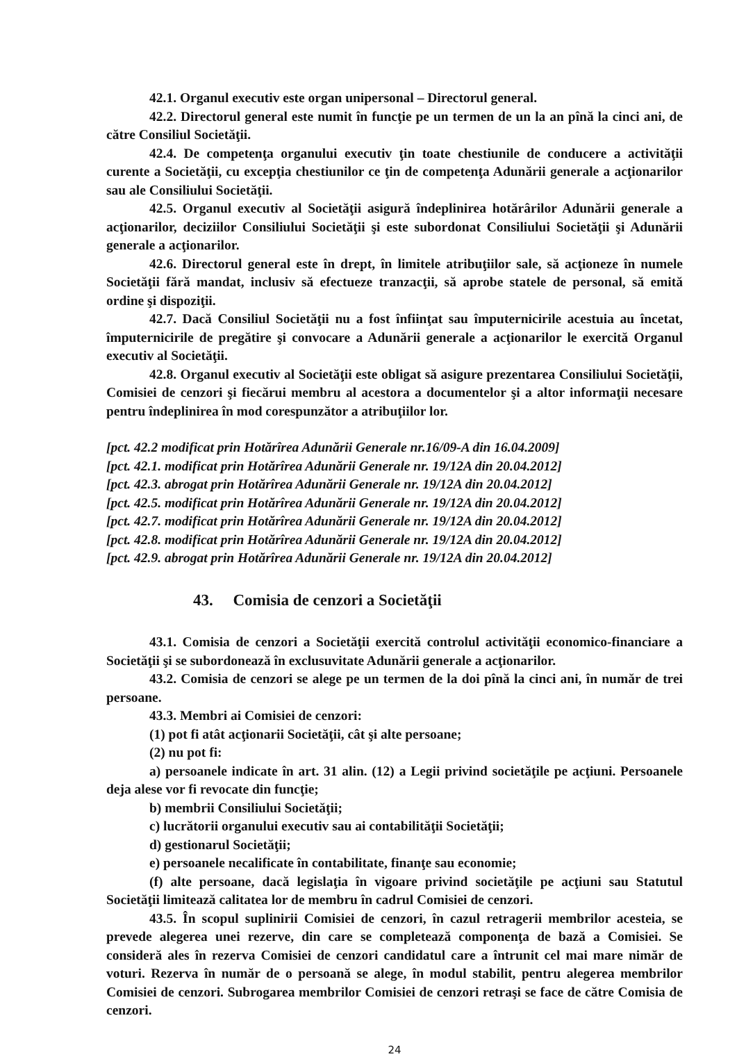42.1. Organul executiv este organ unipersonal – Directorul general.
42.2. Directorul general este numit în funcţie pe un termen de un la an pînă la cinci ani, de către Consiliul Societăţii.
42.4. De competenţa organului executiv ţin toate chestiunile de conducere a activităţii curente a Societăţii, cu excepţia chestiunilor ce ţin de competenţa Adunării generale a acţionarilor sau ale Consiliului Societăţii.
42.5. Organul executiv al Societăţii asigură îndeplinirea hotărârilor Adunării generale a acţionarilor, deciziilor Consiliului Societăţii şi este subordonat Consiliului Societăţii şi Adunării generale a acţionarilor.
42.6. Directorul general este în drept, în limitele atribuţiilor sale, să acţioneze în numele Societăţii fără mandat, inclusiv să efectueze tranzacţii, să aprobe statele de personal, să emită ordine şi dispoziţii.
42.7. Dacă Consiliul Societăţii nu a fost înfiinţat sau împuternicirile acestuia au încetat, împuternicirile de pregătire şi convocare a Adunării generale a acţionarilor le exercită Organul executiv al Societăţii.
42.8. Organul executiv al Societăţii este obligat să asigure prezentarea Consiliului Societăţii, Comisiei de cenzori şi fiecărui membru al acestora a documentelor şi a altor informaţii necesare pentru îndeplinirea în mod corespunzător a atribuţiilor lor.
[pct. 42.2 modificat prin Hotărîrea Adunării Generale nr.16/09-A din 16.04.2009]
[pct. 42.1. modificat prin Hotărîrea Adunării Generale nr. 19/12A din 20.04.2012]
[pct. 42.3. abrogat prin Hotărîrea Adunării Generale nr. 19/12A din 20.04.2012]
[pct. 42.5. modificat prin Hotărîrea Adunării Generale nr. 19/12A din 20.04.2012]
[pct. 42.7. modificat prin Hotărîrea Adunării Generale nr. 19/12A din 20.04.2012]
[pct. 42.8. modificat prin Hotărîrea Adunării Generale nr. 19/12A din 20.04.2012]
[pct. 42.9. abrogat prin Hotărîrea Adunării Generale nr. 19/12A din 20.04.2012]
43. Comisia de cenzori a Societăţii
43.1. Comisia de cenzori a Societăţii exercită controlul activităţii economico-financiare a Societăţii şi se subordonează în exclusuvitate Adunării generale a acţionarilor.
43.2. Comisia de cenzori se alege pe un termen de la doi pînă la cinci ani, în număr de trei persoane.
43.3. Membri ai Comisiei de cenzori:
(1) pot fi atât acţionarii Societăţii, cât şi alte persoane;
(2) nu pot fi:
a) persoanele indicate în art. 31 alin. (12) a Legii privind societăţile pe acţiuni. Persoanele deja alese vor fi revocate din funcţie;
b) membrii Consiliului Societăţii;
c) lucrătorii organului executiv sau ai contabilităţii Societăţii;
d) gestionarul Societăţii;
e) persoanele necalificate în contabilitate, finanţe sau economie;
(f) alte persoane, dacă legislaţia în vigoare privind societăţile pe acţiuni sau Statutul Societăţii limitează calitatea lor de membru în cadrul Comisiei de cenzori.
43.5. În scopul suplinirii Comisiei de cenzori, în cazul retragerii membrilor acesteia, se prevede alegerea unei rezerve, din care se completează componenţa de bază a Comisiei. Se consideră ales în rezerva Comisiei de cenzori candidatul care a întrunit cel mai mare nimăr de voturi. Rezerva în număr de o persoană se alege, în modul stabilit, pentru alegerea membrilor Comisiei de cenzori. Subrogarea membrilor Comisiei de cenzori retraşi se face de către Comisia de cenzori.
24